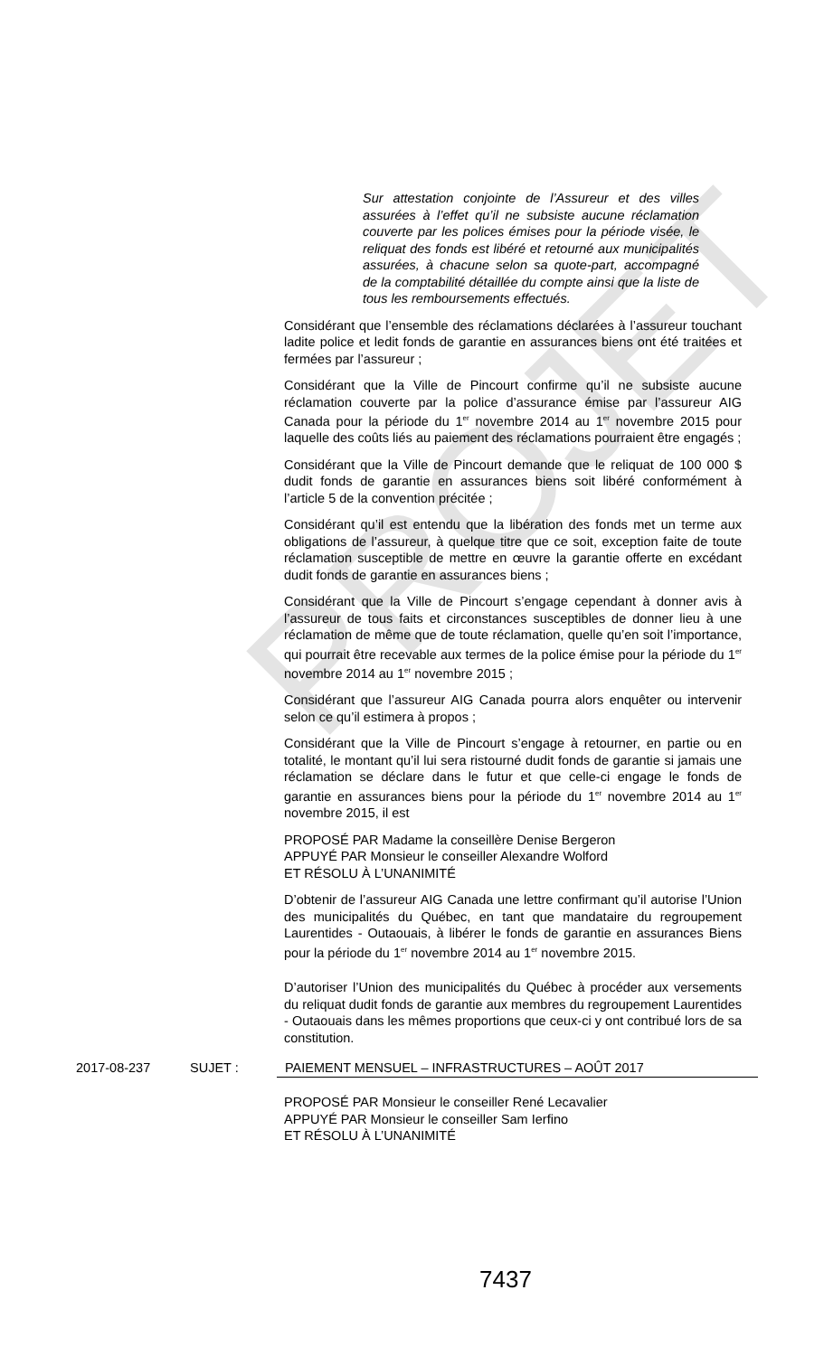PROJET
Sur attestation conjointe de l’Assureur et des villes assurées à l’effet qu’il ne subsiste aucune réclamation couverte par les polices émises pour la période visée, le reliquat des fonds est libéré et retourné aux municipalités assurées, à chacune selon sa quote-part, accompagné de la comptabilité détaillée du compte ainsi que la liste de tous les remboursements effectués.
Considérant que l’ensemble des réclamations déclarées à l’assureur touchant ladite police et ledit fonds de garantie en assurances biens ont été traitées et fermées par l’assureur ;
Considérant que la Ville de Pincourt confirme qu’il ne subsiste aucune réclamation couverte par la police d’assurance émise par l’assureur AIG Canada pour la période du 1<sup>er</sup> novembre 2014 au 1<sup>er</sup> novembre 2015 pour laquelle des coûts liés au paiement des réclamations pourraient être engagés ;
Considérant que la Ville de Pincourt demande que le reliquat de 100 000 $ dudit fonds de garantie en assurances biens soit libéré conformément à l’article 5 de la convention précitée ;
Considérant qu’il est entendu que la libération des fonds met un terme aux obligations de l’assureur, à quelque titre que ce soit, exception faite de toute réclamation susceptible de mettre en œuvre la garantie offerte en excédant dudit fonds de garantie en assurances biens ;
Considérant que la Ville de Pincourt s’engage cependant à donner avis à l’assureur de tous faits et circonstances susceptibles de donner lieu à une réclamation de même que de toute réclamation, quelle qu’en soit l’importance, qui pourrait être recevable aux termes de la police émise pour la période du 1<sup>er</sup> novembre 2014 au 1<sup>er</sup> novembre 2015 ;
Considérant que l’assureur AIG Canada pourra alors enquêter ou intervenir selon ce qu’il estimera à propos ;
Considérant que la Ville de Pincourt s’engage à retourner, en partie ou en totalité, le montant qu’il lui sera ristourné dudit fonds de garantie si jamais une réclamation se déclare dans le futur et que celle-ci engage le fonds de garantie en assurances biens pour la période du 1<sup>er</sup> novembre 2014 au 1<sup>er</sup> novembre 2015, il est
PROPOSÉ PAR Madame la conseillère Denise Bergeron
APPUYÉ PAR Monsieur le conseiller Alexandre Wolford
ET RÉSOLU À L’UNANIMITÉ
D’obtenir de l’assureur AIG Canada une lettre confirmant qu’il autorise l’Union des municipalités du Québec, en tant que mandataire du regroupement Laurentides - Outaouais, à libérer le fonds de garantie en assurances Biens pour la période du 1<sup>er</sup> novembre 2014 au 1<sup>er</sup> novembre 2015.
D’autoriser l’Union des municipalités du Québec à procéder aux versements du reliquat dudit fonds de garantie aux membres du regroupement Laurentides - Outaouais dans les mêmes proportions que ceux-ci y ont contribué lors de sa constitution.
2017-08-237 SUJET : PAIEMENT MENSUEL – INFRASTRUCTURES – AOÛT 2017
PROPOSÉ PAR Monsieur le conseiller René Lecavalier
APPUYÉ PAR Monsieur le conseiller Sam Ierfino
ET RÉSOLU À L’UNANIMITÉ
7437